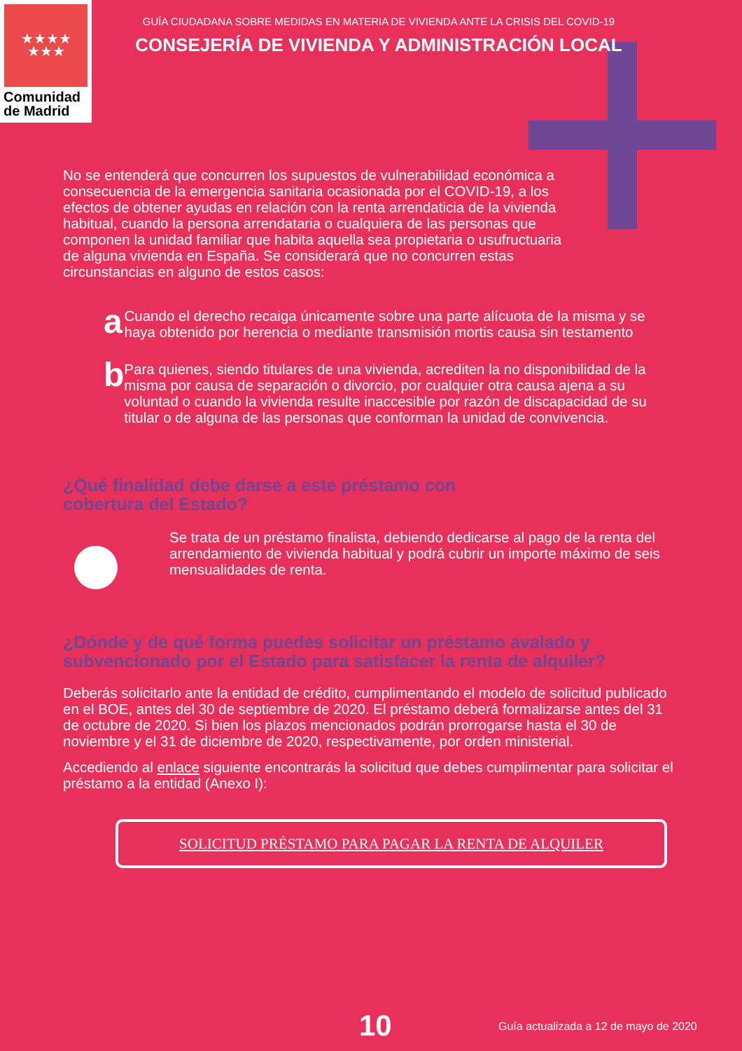★★★★
★★★
Comunidad
de Madrid
GUÍA CIUDADANA SOBRE MEDIDAS EN MATERIA DE VIVIENDA ANTE LA CRISIS DEL COVID-19
CONSEJERÍA DE VIVIENDA Y ADMINISTRACIÓN LOCAL
No se entenderá que concurren los supuestos de vulnerabilidad económica a consecuencia de la emergencia sanitaria ocasionada por el COVID-19, a los efectos de obtener ayudas en relación con la renta arrendaticia de la vivienda habitual, cuando la persona arrendataria o cualquiera de las personas que componen la unidad familiar que habita aquella sea propietaria o usufructuaria de alguna vivienda en España. Se considerará que no concurren estas circunstancias en alguno de estos casos:
a
Cuando el derecho recaiga únicamente sobre una parte alícuota de la misma y se haya obtenido por herencia o mediante transmisión mortis causa sin testamento
b
Para quienes, siendo titulares de una vivienda, acrediten la no disponibilidad de la misma por causa de separación o divorcio, por cualquier otra causa ajena a su voluntad o cuando la vivienda resulte inaccesible por razón de discapacidad de su titular o de alguna de las personas que conforman la unidad de convivencia.
¿Qué finalidad debe darse a este préstamo con
cobertura del Estado?
Se trata de un préstamo finalista, debiendo dedicarse al pago de la renta del arrendamiento de vivienda habitual y podrá cubrir un importe máximo de seis mensualidades de renta.
¿Dónde y de qué forma puedes solicitar un préstamo avalado y
subvencionado por el Estado para satisfacer la renta de alquiler?
Deberás solicitarlo ante la entidad de crédito, cumplimentando el modelo de solicitud publicado en el BOE, antes del 30 de septiembre de 2020. El préstamo deberá formalizarse antes del 31 de octubre de 2020. Si bien los plazos mencionados podrán prorrogarse hasta el 30 de noviembre y el 31 de diciembre de 2020, respectivamente, por orden ministerial.
Accediendo al enlace siguiente encontrarás la solicitud que debes cumplimentar para solicitar el préstamo a la entidad (Anexo I):
SOLICITUD PRÉSTAMO PARA PAGAR LA RENTA DE ALQUILER
10 Guía actualizada a 12 de mayo de 2020